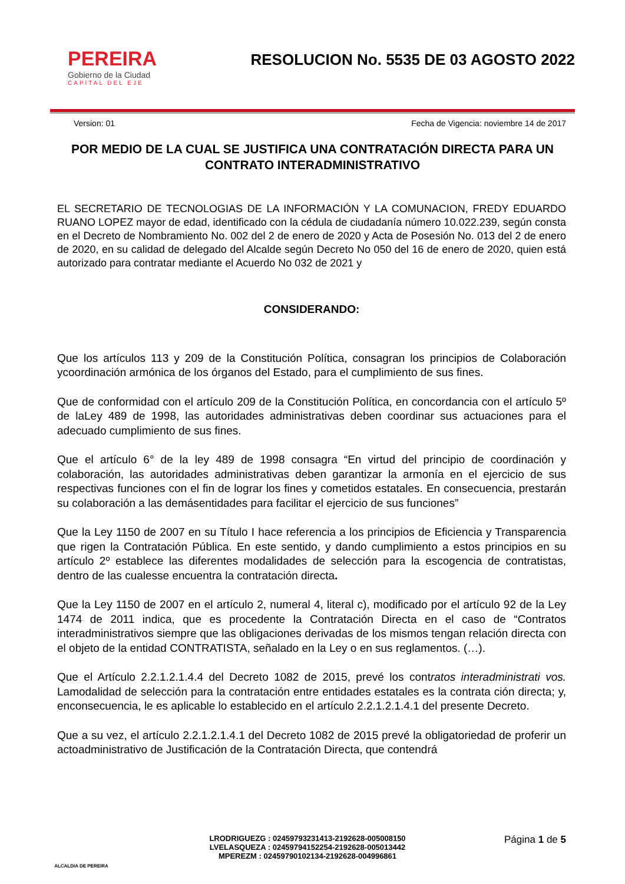PEREIRA
Gobierno de la Ciudad
CAPITAL DEL EJE
RESOLUCION No. 5535 DE 03 AGOSTO 2022
Version: 01 Fecha de Vigencia: noviembre 14 de 2017
POR MEDIO DE LA CUAL SE JUSTIFICA UNA CONTRATACIÓN DIRECTA PARA UN CONTRATO INTERADMINISTRATIVO
EL SECRETARIO DE TECNOLOGIAS DE LA INFORMACIÓN Y LA COMUNACION, FREDY EDUARDO RUANO LOPEZ mayor de edad, identificado con la cédula de ciudadanía número 10.022.239, según consta en el Decreto de Nombramiento No. 002 del 2 de enero de 2020 y Acta de Posesión No. 013 del 2 de enero de 2020, en su calidad de delegado del Alcalde según Decreto No 050 del 16 de enero de 2020, quien está autorizado para contratar mediante el Acuerdo No 032 de 2021 y
CONSIDERANDO:
Que los artículos 113 y 209 de la Constitución Política, consagran los principios de Colaboración ycoordinación armónica de los órganos del Estado, para el cumplimiento de sus fines.
Que de conformidad con el artículo 209 de la Constitución Política, en concordancia con el artículo 5º de laLey 489 de 1998, las autoridades administrativas deben coordinar sus actuaciones para el adecuado cumplimiento de sus fines.
Que el artículo 6° de la ley 489 de 1998 consagra “En virtud del principio de coordinación y colaboración, las autoridades administrativas deben garantizar la armonía en el ejercicio de sus respectivas funciones con el fin de lograr los fines y cometidos estatales. En consecuencia, prestarán su colaboración a las demásentidades para facilitar el ejercicio de sus funciones”
Que la Ley 1150 de 2007 en su Título I hace referencia a los principios de Eficiencia y Transparencia que rigen la Contratación Pública. En este sentido, y dando cumplimiento a estos principios en su artículo 2º establece las diferentes modalidades de selección para la escogencia de contratistas, dentro de las cualesse encuentra la contratación directa.
Que la Ley 1150 de 2007 en el artículo 2, numeral 4, literal c), modificado por el artículo 92 de la Ley 1474 de 2011 indica, que es procedente la Contratación Directa en el caso de “Contratos interadministrativos siempre que las obligaciones derivadas de los mismos tengan relación directa con el objeto de la entidad CONTRATISTA, señalado en la Ley o en sus reglamentos. (…).
Que el Artículo 2.2.1.2.1.4.4 del Decreto 1082 de 2015, prevé los contratos interadministrati vos. Lamodalidad de selección para la contratación entre entidades estatales es la contrata ción directa; y, enconsecuencia, le es aplicable lo establecido en el artículo 2.2.1.2.1.4.1 del presente Decreto.
Que a su vez, el artículo 2.2.1.2.1.4.1 del Decreto 1082 de 2015 prevé la obligatoriedad de proferir un actoadministrativo de Justificación de la Contratación Directa, que contendrá
ALCALDIA DE PEREIRA
LRODRIGUEZG : 02459793231413-2192628-005008150
LVELASQUEZA : 02459794152254-2192628-005013442
MPEREZM : 02459790102134-2192628-004996861
Página 1 de 5